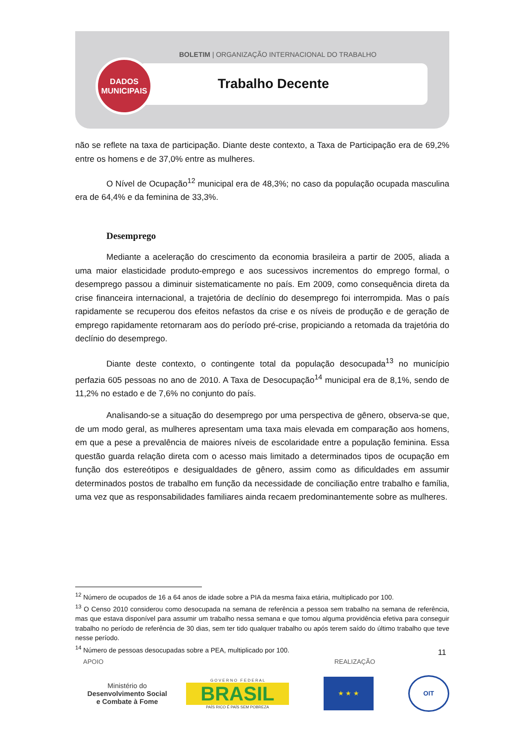BOLETIM | ORGANIZAÇÃO INTERNACIONAL DO TRABALHO
DADOS
MUNICIPAIS
Trabalho Decente
não se reflete na taxa de participação. Diante deste contexto, a Taxa de Participação era de 69,2% entre os homens e de 37,0% entre as mulheres.
O Nível de Ocupação<sup>12</sup> municipal era de 48,3%; no caso da população ocupada masculina era de 64,4% e da feminina de 33,3%.
Desemprego
Mediante a aceleração do crescimento da economia brasileira a partir de 2005, aliada a uma maior elasticidade produto-emprego e aos sucessivos incrementos do emprego formal, o desemprego passou a diminuir sistematicamente no país. Em 2009, como consequência direta da crise financeira internacional, a trajetória de declínio do desemprego foi interrompida. Mas o país rapidamente se recuperou dos efeitos nefastos da crise e os níveis de produção e de geração de emprego rapidamente retornaram aos do período pré-crise, propiciando a retomada da trajetória do declínio do desemprego.
Diante deste contexto, o contingente total da população desocupada<sup>13</sup> no município perfazia 605 pessoas no ano de 2010. A Taxa de Desocupação<sup>14</sup> municipal era de 8,1%, sendo de 11,2% no estado e de 7,6% no conjunto do país.
Analisando-se a situação do desemprego por uma perspectiva de gênero, observa-se que, de um modo geral, as mulheres apresentam uma taxa mais elevada em comparação aos homens, em que a pese a prevalência de maiores níveis de escolaridade entre a população feminina. Essa questão guarda relação direta com o acesso mais limitado a determinados tipos de ocupação em função dos estereótipos e desigualdades de gênero, assim como as dificuldades em assumir determinados postos de trabalho em função da necessidade de conciliação entre trabalho e família, uma vez que as responsabilidades familiares ainda recaem predominantemente sobre as mulheres.
<sup>12</sup> Número de ocupados de 16 a 64 anos de idade sobre a PIA da mesma faixa etária, multiplicado por 100.
<sup>13</sup> O Censo 2010 considerou como desocupada na semana de referência a pessoa sem trabalho na semana de referência, mas que estava disponível para assumir um trabalho nessa semana e que tomou alguma providência efetiva para conseguir trabalho no período de referência de 30 dias, sem ter tido qualquer trabalho ou após terem saído do último trabalho que teve nesse período.
<sup>14</sup> Número de pessoas desocupadas sobre a PEA, multiplicado por 100.
11
APOIO REALIZAÇÃO
Ministério do
Desenvolvimento Social
e Combate à Fome
G O V E R N O F E D E R A L
BRASIL
PAÍS RICO É PAÍS SEM POBREZA
★ ★ ★ OIT